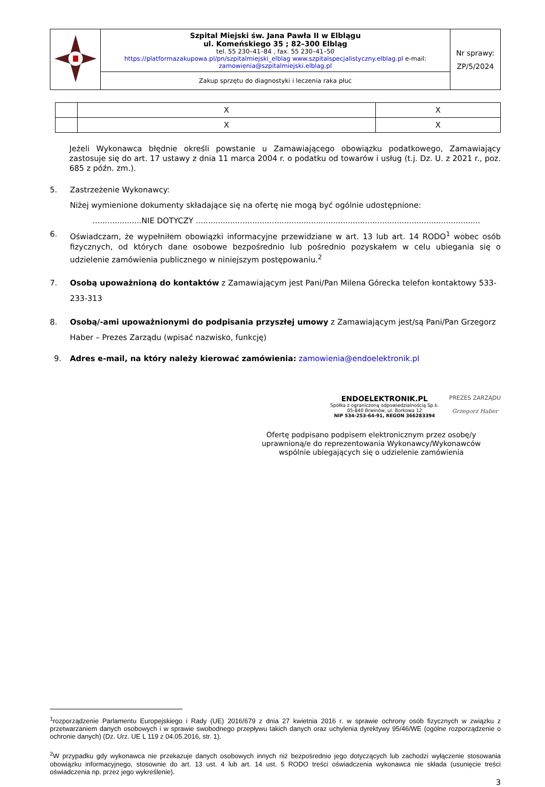| | Szpital Miejski św. Jana Pawła II w Elblągu ul. Komeńskiego 35 ; 82–300 Elbląg tel. 55 230–41–84 , fax. 55 230–41–50 https://platformazakupowa.pl/pn/szpitalmiejski_elblag www.szpitalspecjalistyczny.elblag.pl e-mail: zamowienia@szpitalmiejski.elblag.pl Zakup sprzętu do diagnostyki i leczenia raka płuc | Nr sprawy: ZP/5/2024 |
| | X | X |
| | X | X |
Jeżeli Wykonawca błędnie określi powstanie u Zamawiającego obowiązku podatkowego, Zamawiający zastosuje się do art. 17 ustawy z dnia 11 marca 2004 r. o podatku od towarów i usług (t.j. Dz. U. z 2021 r., poz. 685 z późn. zm.).
5. Zastrzeżenie Wykonawcy:
Niżej wymienione dokumenty składające się na ofertę nie mogą być ogólnie udostępnione:
....................NIE DOTYCZY ....................................................................................................................
6. Oświadczam, że wypełniłem obowiązki informacyjne przewidziane w art. 13 lub art. 14 RODO<sup>1</sup> wobec osób fizycznych, od których dane osobowe bezpośrednio lub pośrednio pozyskałem w celu ubiegania się o udzielenie zamówienia publicznego w niniejszym postępowaniu.<sup>2</sup>
7. Osobą upoważnioną do kontaktów z Zamawiającym jest Pani/Pan Milena Górecka telefon kontaktowy 533-233-313
8. Osobą/-ami upoważnionymi do podpisania przyszłej umowy z Zamawiającym jest/są Pani/Pan Grzegorz Haber – Prezes Zarządu (wpisać nazwisko, funkcję)
9. Adres e-mail, na który należy kierować zamówienia: zamowienia@endoelektronik.pl
ENDOELEKTRONIK.PL
Spółka z ograniczoną odpowiedzialnością Sp.k.
05-840 Brwinów, ul. Borkowa 12
NIP 534-253-64-91, REGON 366283394
PREZES ZARZĄDU
Grzegorz Haber
Ofertę podpisano podpisem elektronicznym przez osobę/y uprawnioną/e do reprezentowania Wykonawcy/Wykonawców wspólnie ubiegających się o udzielenie zamówienia
<sup>1</sup> rozporządzenie Parlamentu Europejskiego i Rady (UE) 2016/679 z dnia 27 kwietnia 2016 r. w sprawie ochrony osób fizycznych w związku z przetwarzaniem danych osobowych i w sprawie swobodnego przepływu takich danych oraz uchylenia dyrektywy 95/46/WE (ogólne rozporządzenie o ochronie danych) (Dz. Urz. UE L 119 z 04.05.2016, str. 1).
<sup>2</sup> W przypadku gdy wykonawca nie przekazuje danych osobowych innych niż bezpośrednio jego dotyczących lub zachodzi wyłączenie stosowania obowiązku informacyjnego, stosownie do art. 13 ust. 4 lub art. 14 ust. 5 RODO treści oświadczenia wykonawca nie składa (usunięcie treści oświadczenia np. przez jego wykreślenie).
3